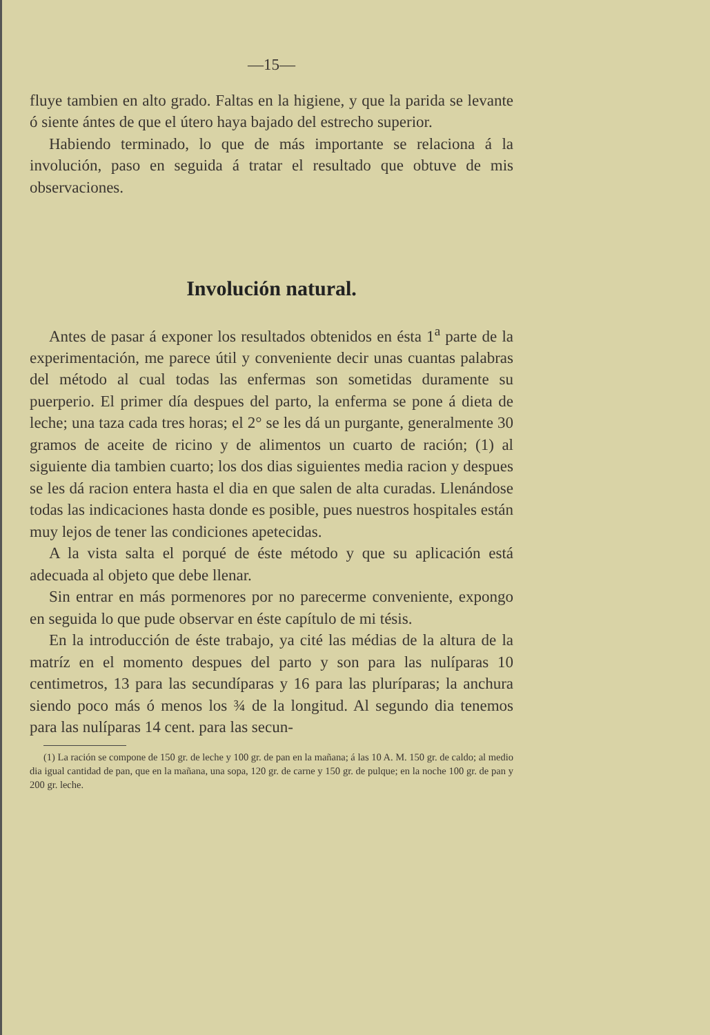—15—
fluye tambien en alto grado. Faltas en la higiene, y que la parida se levante ó siente ántes de que el útero haya bajado del estrecho superior.
Habiendo terminado, lo que de más importante se relaciona á la involución, paso en seguida á tratar el resultado que obtuve de mis observaciones.
Involución natural.
Antes de pasar á exponer los resultados obtenidos en ésta 1<sup>a</sup> parte de la experimentación, me parece útil y conveniente decir unas cuantas palabras del método al cual todas las enfermas son sometidas duramente su puerperio. El primer día despues del parto, la enferma se pone á dieta de leche; una taza cada tres horas; el 2° se les dá un purgante, generalmente 30 gramos de aceite de ricino y de alimentos un cuarto de ración; (1) al siguiente dia tambien cuarto; los dos dias siguientes media racion y despues se les dá racion entera hasta el dia en que salen de alta curadas. Llenándose todas las indicaciones hasta donde es posible, pues nuestros hospitales están muy lejos de tener las condiciones apetecidas.
A la vista salta el porqué de éste método y que su aplicación está adecuada al objeto que debe llenar.
Sin entrar en más pormenores por no parecerme conveniente, expongo en seguida lo que pude observar en éste capítulo de mi tésis.
En la introducción de éste trabajo, ya cité las médias de la altura de la matríz en el momento despues del parto y son para las nulíparas 10 centimetros, 13 para las secundíparas y 16 para las pluríparas; la anchura siendo poco más ó menos los ¾ de la longitud. Al segundo dia tenemos para las nulíparas 14 cent. para las secun-
(1) La ración se compone de 150 gr. de leche y 100 gr. de pan en la mañana; á las 10 A. M. 150 gr. de caldo; al medio dia igual cantidad de pan, que en la mañana, una sopa, 120 gr. de carne y 150 gr. de pulque; en la noche 100 gr. de pan y 200 gr. leche.